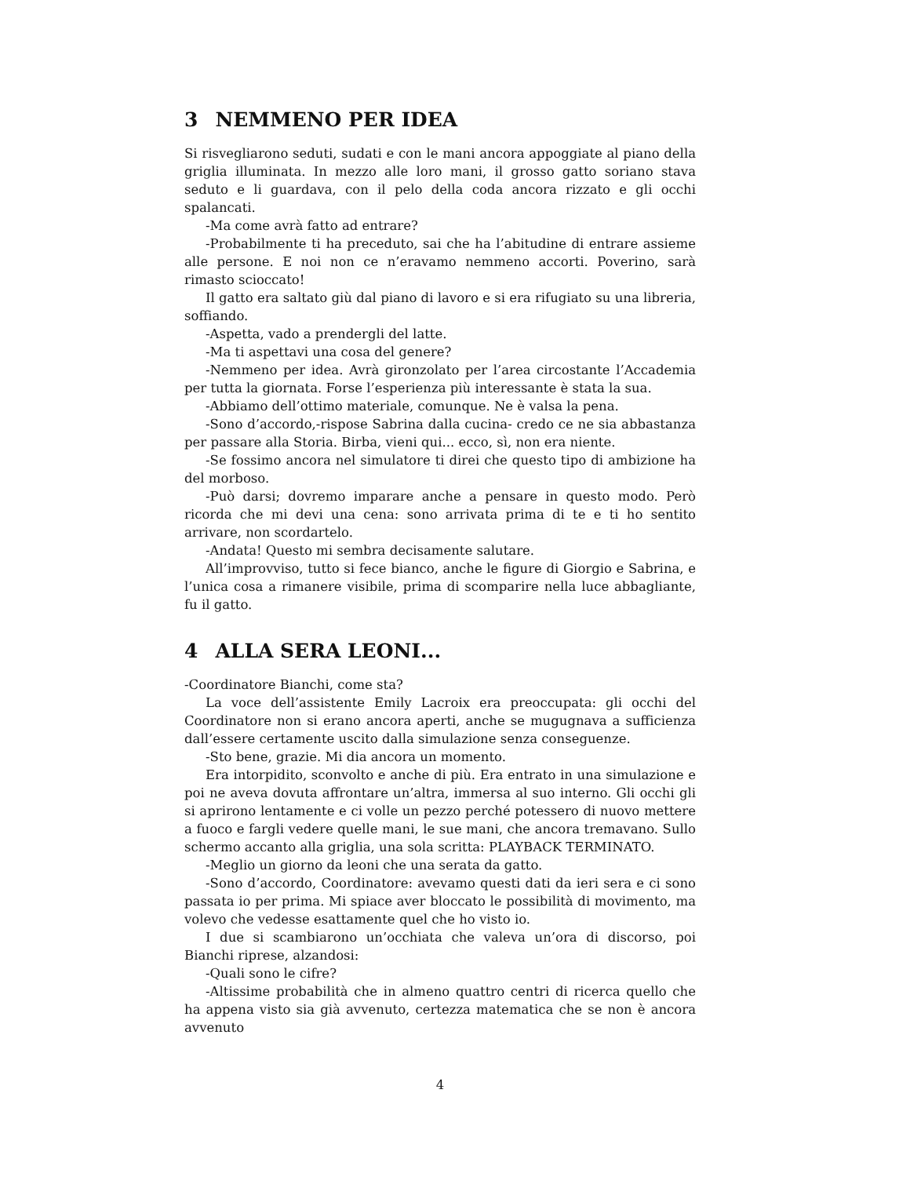3 NEMMENO PER IDEA
Si risvegliarono seduti, sudati e con le mani ancora appoggiate al piano della griglia illuminata. In mezzo alle loro mani, il grosso gatto soriano stava seduto e li guardava, con il pelo della coda ancora rizzato e gli occhi spalancati.
-Ma come avrà fatto ad entrare?
-Probabilmente ti ha preceduto, sai che ha l’abitudine di entrare assieme alle persone. E noi non ce n’eravamo nemmeno accorti. Poverino, sarà rimasto scioccato!
Il gatto era saltato giù dal piano di lavoro e si era rifugiato su una libreria, soffiando.
-Aspetta, vado a prendergli del latte.
-Ma ti aspettavi una cosa del genere?
-Nemmeno per idea. Avrà gironzolato per l’area circostante l’Accademia per tutta la giornata. Forse l’esperienza più interessante è stata la sua.
-Abbiamo dell’ottimo materiale, comunque. Ne è valsa la pena.
-Sono d’accordo,-rispose Sabrina dalla cucina- credo ce ne sia abbastanza per passare alla Storia. Birba, vieni qui... ecco, sì, non era niente.
-Se fossimo ancora nel simulatore ti direi che questo tipo di ambizione ha del morboso.
-Può darsi; dovremo imparare anche a pensare in questo modo. Però ricorda che mi devi una cena: sono arrivata prima di te e ti ho sentito arrivare, non scordartelo.
-Andata! Questo mi sembra decisamente salutare.
All’improvviso, tutto si fece bianco, anche le figure di Giorgio e Sabrina, e l’unica cosa a rimanere visibile, prima di scomparire nella luce abbagliante, fu il gatto.
4 ALLA SERA LEONI...
-Coordinatore Bianchi, come sta?
La voce dell’assistente Emily Lacroix era preoccupata: gli occhi del Coordinatore non si erano ancora aperti, anche se mugugnava a sufficienza dall’essere certamente uscito dalla simulazione senza conseguenze.
-Sto bene, grazie. Mi dia ancora un momento.
Era intorpidito, sconvolto e anche di più. Era entrato in una simulazione e poi ne aveva dovuta affrontare un’altra, immersa al suo interno. Gli occhi gli si aprirono lentamente e ci volle un pezzo perché potessero di nuovo mettere a fuoco e fargli vedere quelle mani, le sue mani, che ancora tremavano. Sullo schermo accanto alla griglia, una sola scritta: PLAYBACK TERMINATO.
-Meglio un giorno da leoni che una serata da gatto.
-Sono d’accordo, Coordinatore: avevamo questi dati da ieri sera e ci sono passata io per prima. Mi spiace aver bloccato le possibilità di movimento, ma volevo che vedesse esattamente quel che ho visto io.
I due si scambiarono un’occhiata che valeva un’ora di discorso, poi Bianchi riprese, alzandosi:
-Quali sono le cifre?
-Altissime probabilità che in almeno quattro centri di ricerca quello che ha appena visto sia già avvenuto, certezza matematica che se non è ancora avvenuto
4